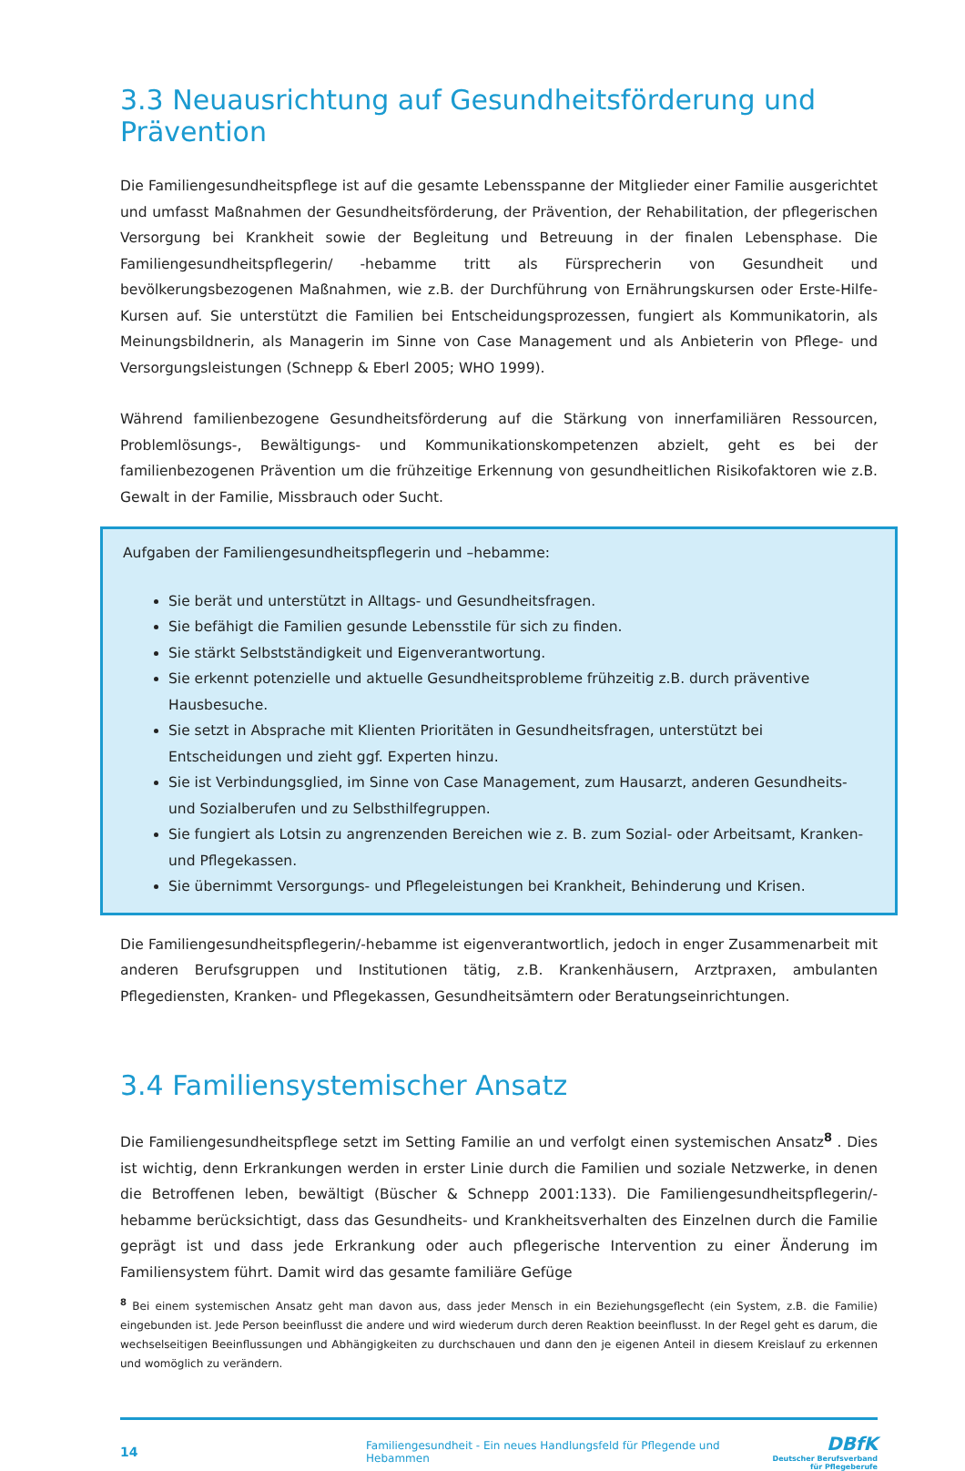3.3 Neuausrichtung auf Gesundheitsförderung und Prävention
Die Familiengesundheitspflege ist auf die gesamte Lebensspanne der Mitglieder einer Familie ausgerichtet und umfasst Maßnahmen der Gesundheitsförderung, der Prävention, der Rehabilitation, der pflegerischen Versorgung bei Krankheit sowie der Begleitung und Betreuung in der finalen Lebensphase. Die Familiengesundheitspflegerin/ -hebamme tritt als Fürsprecherin von Gesundheit und bevölkerungsbezogenen Maßnahmen, wie z.B. der Durchführung von Ernährungskursen oder Erste-Hilfe-Kursen auf. Sie unterstützt die Familien bei Entscheidungsprozessen, fungiert als Kommunikatorin, als Meinungsbildnerin, als Managerin im Sinne von Case Management und als Anbieterin von Pflege- und Versorgungsleistungen (Schnepp & Eberl 2005; WHO 1999).
Während familienbezogene Gesundheitsförderung auf die Stärkung von innerfamiliären Ressourcen, Problemlösungs-, Bewältigungs- und Kommunikationskompetenzen abzielt, geht es bei der familienbezogenen Prävention um die frühzeitige Erkennung von gesundheitlichen Risikofaktoren wie z.B. Gewalt in der Familie, Missbrauch oder Sucht.
Aufgaben der Familiengesundheitspflegerin und –hebamme:
Sie berät und unterstützt in Alltags- und Gesundheitsfragen.
Sie befähigt die Familien gesunde Lebensstile für sich zu finden.
Sie stärkt Selbstständigkeit und Eigenverantwortung.
Sie erkennt potenzielle und aktuelle Gesundheitsprobleme frühzeitig z.B. durch präventive Hausbesuche.
Sie setzt in Absprache mit Klienten Prioritäten in Gesundheitsfragen, unterstützt bei Entscheidungen und zieht ggf. Experten hinzu.
Sie ist Verbindungsglied, im Sinne von Case Management, zum Hausarzt, anderen Gesundheits- und Sozialberufen und zu Selbsthilfegruppen.
Sie fungiert als Lotsin zu angrenzenden Bereichen wie z. B. zum Sozial- oder Arbeitsamt, Kranken- und Pflegekassen.
Sie übernimmt Versorgungs- und Pflegeleistungen bei Krankheit, Behinderung und Krisen.
Die Familiengesundheitspflegerin/-hebamme ist eigenverantwortlich, jedoch in enger Zusammenarbeit mit anderen Berufsgruppen und Institutionen tätig, z.B. Krankenhäusern, Arztpraxen, ambulanten Pflegediensten, Kranken- und Pflegekassen, Gesundheitsämtern oder Beratungseinrichtungen.
3.4 Familiensystemischer Ansatz
Die Familiengesundheitspflege setzt im Setting Familie an und verfolgt einen systemischen Ansatz<sup>8</sup> . Dies ist wichtig, denn Erkrankungen werden in erster Linie durch die Familien und soziale Netzwerke, in denen die Betroffenen leben, bewältigt (Büscher & Schnepp 2001:133). Die Familiengesundheitspflegerin/-hebamme berücksichtigt, dass das Gesundheits- und Krankheitsverhalten des Einzelnen durch die Familie geprägt ist und dass jede Erkrankung oder auch pflegerische Intervention zu einer Änderung im Familiensystem führt. Damit wird das gesamte familiäre Gefüge
<sup>8</sup> Bei einem systemischen Ansatz geht man davon aus, dass jeder Mensch in ein Beziehungsgeflecht (ein System, z.B. die Familie) eingebunden ist. Jede Person beeinflusst die andere und wird wiederum durch deren Reaktion beeinflusst. In der Regel geht es darum, die wechselseitigen Beeinflussungen und Abhängigkeiten zu durchschauen und dann den je eigenen Anteil in diesem Kreislauf zu erkennen und womöglich zu verändern.
14 Familiengesundheit - Ein neues Handlungsfeld für Pflegende und Hebammen DBfK
Deutscher Berufsverband
für Pflegeberufe